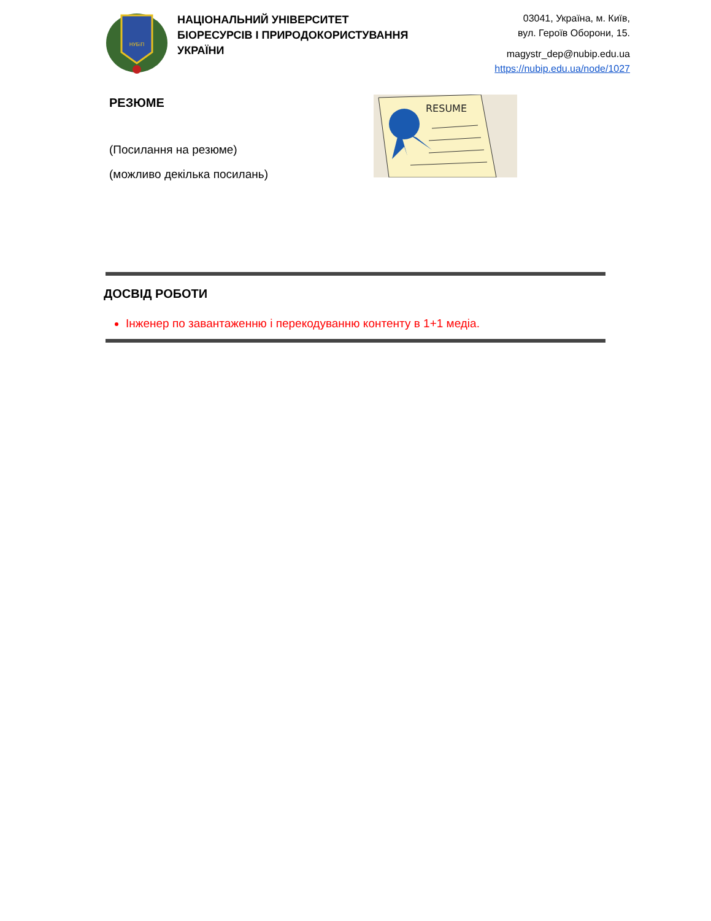НУБіП
НАЦІОНАЛЬНИЙ УНІВЕРСИТЕТ
БІОРЕСУРСІВ І ПРИРОДОКОРИСТУВАННЯ
УКРАЇНИ
03041, Україна, м. Київ,
вул. Героїв Оборони, 15.
magystr_dep@nubip.edu.ua
https://nubip.edu.ua/node/1027
РЕЗЮМЕ
(Посилання на резюме)
(можливо декілька посилань)
RESUME
ДОСВІД РОБОТИ
Інженер по завантаженню і перекодуванню контенту в 1+1 медіа.